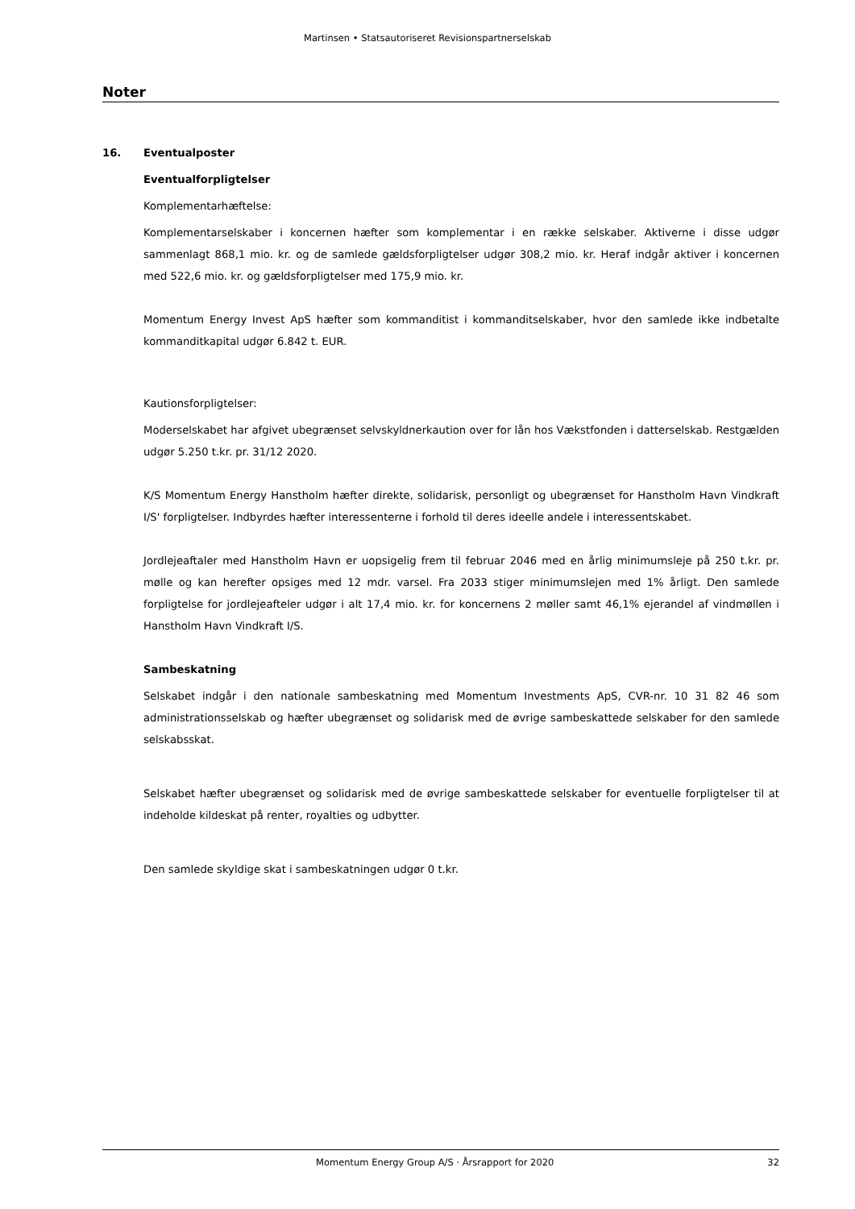Martinsen • Statsautoriseret Revisionspartnerselskab
Noter
16. Eventualposter
Eventualforpligtelser
Komplementarhæftelse:
Komplementarselskaber i koncernen hæfter som komplementar i en række selskaber. Aktiverne i disse udgør sammenlagt 868,1 mio. kr. og de samlede gældsforpligtelser udgør 308,2 mio. kr. Heraf indgår aktiver i koncernen med 522,6 mio. kr. og gældsforpligtelser med 175,9 mio. kr.
Momentum Energy Invest ApS hæfter som kommanditist i kommanditselskaber, hvor den samlede ikke indbetalte kommanditkapital udgør 6.842 t. EUR.
Kautionsforpligtelser:
Moderselskabet har afgivet ubegrænset selvskyldnerkaution over for lån hos Vækstfonden i datterselskab. Restgælden udgør 5.250 t.kr. pr. 31/12 2020.
K/S Momentum Energy Hanstholm hæfter direkte, solidarisk, personligt og ubegrænset for Hanstholm Havn Vindkraft I/S' forpligtelser. Indbyrdes hæfter interessenterne i forhold til deres ideelle andele i interessentskabet.
Jordlejeaftaler med Hanstholm Havn er uopsigelig frem til februar 2046 med en årlig minimumsleje på 250 t.kr. pr. mølle og kan herefter opsiges med 12 mdr. varsel. Fra 2033 stiger minimumslejen med 1% årligt. Den samlede forpligtelse for jordlejeafteler udgør i alt 17,4 mio. kr. for koncernens 2 møller samt 46,1% ejerandel af vindmøllen i Hanstholm Havn Vindkraft I/S.
Sambeskatning
Selskabet indgår i den nationale sambeskatning med Momentum Investments ApS, CVR-nr. 10 31 82 46 som administrationsselskab og hæfter ubegrænset og solidarisk med de øvrige sambeskattede selskaber for den samlede selskabsskat.
Selskabet hæfter ubegrænset og solidarisk med de øvrige sambeskattede selskaber for eventuelle forpligtelser til at indeholde kildeskat på renter, royalties og udbytter.
Den samlede skyldige skat i sambeskatningen udgør 0 t.kr.
Momentum Energy Group A/S · Årsrapport for 2020 32